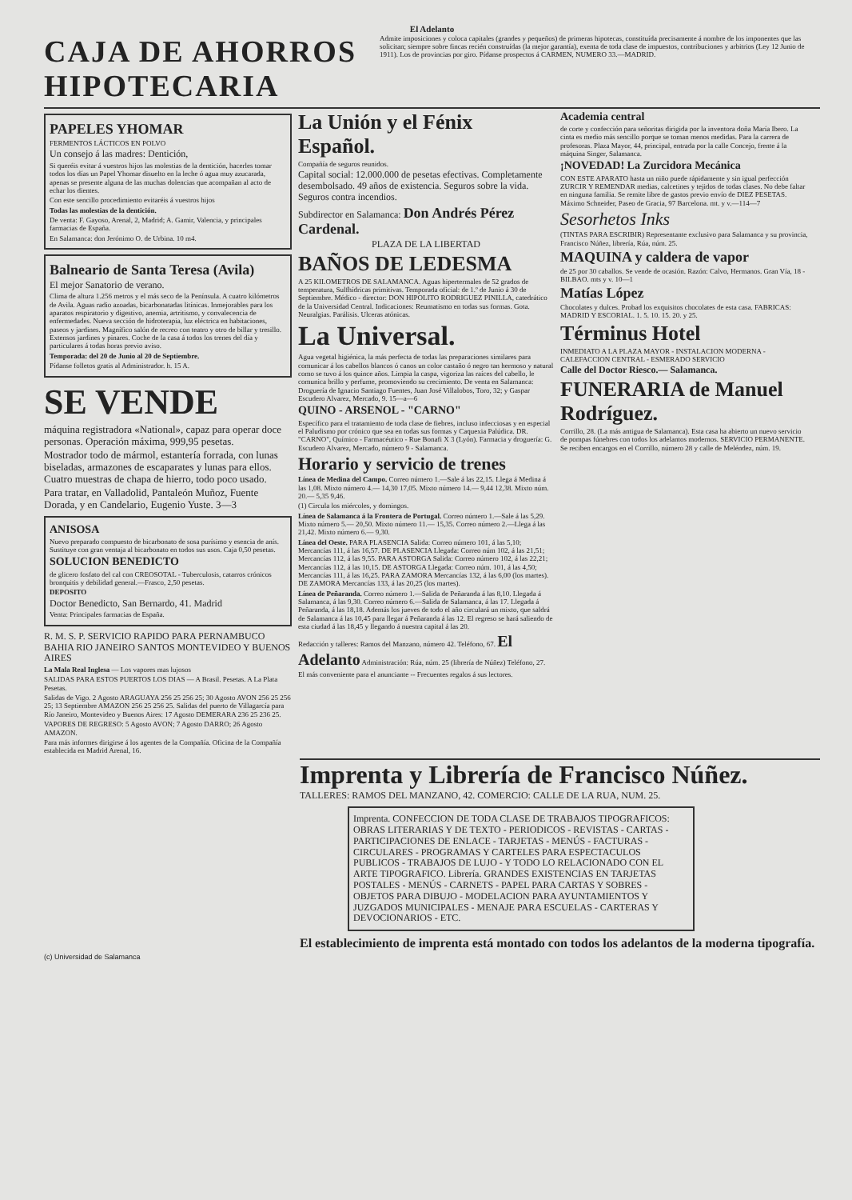El Adelanto
CAJA DE AHORROS HIPOTECARIA
Admite imposiciones y coloca capitales (grandes y pequeños) de primeras hipotecas, constituída precisamente á nombre de los imponentes que las solicitan; siempre sobre fincas recién construídas (la mejor garantía), exenta de toda clase de impuestos, contribuciones y arbitrios (Ley 12 Junio de 1911). Los de provincias por giro. Pídanse prospectos á CARMEN, NUMERO 33.—MADRID.
PAPELES YHOMAR
FERMENTOS LÁCTICOS EN POLVO
Un consejo á las madres: Dentición,
Si queréis evitar á vuestros hijos las molestias de la dentición, hacerles tomar todos los días un Papel Yhomar disuelto en la leche ó agua muy azucarada, apenas se presente alguna de las muchas dolencias que acompañan al acto de echar los dientes.
Con este sencillo procedimiento evitaréis á vuestros hijos
Todas las molestias de la dentición.
De venta: F. Gayoso, Arenal, 2, Madrid; A. Gamir, Valencia, y principales farmacias de España.
En Salamanca: don Jerónimo O. de Urbina. 10 m4.
Balneario de Santa Teresa (Avila)
El mejor Sanatorio de verano.
Clima de altura 1.256 metros y el más seco de la Península. A cuatro kilómetros de Avila. Aguas radio azoadas, bicarbonatadas litínicas. Inmejorables para los aparatos respiratorio y digestivo, anemia, artritismo, y convalecencia de enfermedades. Nueva sección de hidroterapia, luz eléctrica en habitaciones, paseos y jardines. Magnífico salón de recreo con teatro y otro de billar y tresillo. Extensos jardines y pinares. Coche de la casa á todos los trenes del día y particulares á todas horas previo aviso.
Temporada: del 20 de Junio al 20 de Septiembre.
Pídanse folletos gratis al Administrador. h. 15 A.
SE VENDE
máquina registradora «National», capaz para operar doce personas. Operación máxima, 999,95 pesetas.
Mostrador todo de mármol, estantería forrada, con lunas biseladas, armazones de escaparates y lunas para ellos. Cuatro muestras de chapa de hierro, todo poco usado.
Para tratar, en Valladolid, Pantaleón Muñoz, Fuente Dorada, y en Candelario, Eugenio Yuste. 3—3
ANISOSA
Nuevo preparado compuesto de bicarbonato de sosa purísimo y esencia de anís. Sustituye con gran ventaja al bicarbonato en todos sus usos. Caja 0,50 pesetas.
SOLUCION BENEDICTO
de glicero fosfato del cal con CREOSOTAL - Tuberculosis, catarros crónicos bronquitis y debilidad general.—Frasco, 2,50 pesetas.
DEPOSITO
Doctor Benedicto, San Bernardo, 41. Madrid
Venta: Principales farmacias de España.
R. M. S. P. SERVICIO RAPIDO PARA PERNAMBUCO BAHIA RIO JANEIRO SANTOS MONTEVIDEO Y BUENOS AIRES
La Mala Real Inglesa — Los vapores mas lujosos
SALIDAS PARA ESTOS PUERTOS LOS DIAS — A Brasil. Pesetas. A La Plata Pesetas.
Salidas de Vigo. 2 Agosto ARAGUAYA 256 25 256 25; 30 Agosto AVON 256 25 256 25; 13 Septiembre AMAZON 256 25 256 25. Salidas del puerto de Villagarcía para Río Janeiro, Montevideo y Buenos Aires: 17 Agosto DEMERARA 236 25 236 25.
VAPORES DE REGRESO: 5 Agosto AVON; 7 Agosto DARRO; 26 Agosto AMAZON.
Para más informes dirigirse á los agentes de la Compañía. Oficina de la Compañía establecida en Madrid Arenal, 16.
La Unión y el Fénix Español.
Compañía de seguros reunidos.
Capital social: 12.000.000 de pesetas efectivas. Completamente desembolsado. 49 años de existencia. Seguros sobre la vida. Seguros contra incendios.
Subdirector en Salamanca: Don Andrés Pérez Cardenal.
PLAZA DE LA LIBERTAD
BAÑOS DE LEDESMA
A 25 KILOMETROS DE SALAMANCA. Aguas hipertermales de 52 grados de temperatura, Sulfhídricas primitivas. Temporada oficial: de 1.º de Junio á 30 de Septiembre. Médico - director: DON HIPOLITO RODRIGUEZ PINILLA, catedrático de la Universidad Central. Indicaciones: Reumatismo en todas sus formas. Gota. Neuralgias. Parálisis. Ulceras atónicas.
La Universal.
Agua vegetal higiénica, la más perfecta de todas las preparaciones similares para comunicar á los cabellos blancos ó canos un color castaño ó negro tan hermoso y natural como se tuvo á los quince años. Limpia la caspa, vigoriza las raíces del cabello, le comunica brillo y perfume, promoviendo su crecimiento. De venta en Salamanca: Droguería de Ignacio Santiago Fuentes, Juan José Villalobos, Toro, 32; y Gaspar Escudero Alvarez, Mercado, 9. 15—a—6
QUINO - ARSENOL - "CARNO"
Específico para el tratamiento de toda clase de fiebres, incluso infecciosas y en especial el Paludismo por crónico que sea en todas sus formas y Caquexia Palúdica. DR. "CARNO", Químico - Farmacéutico - Rue Bonafi X 3 (Lyón). Farmacia y droguería: G. Escudero Alvarez, Mercado, número 9 - Salamanca.
Horario y servicio de trenes
Línea de Medina del Campo. Correo número 1.—Sale á las 22,15. Llega á Medina á las 1,08. Mixto número 4.— 14,30 17,05. Mixto número 14.— 9,44 12,38. Mixto núm. 20.— 5,35 9,46.
(1) Circula los miércoles, y domingos.
Línea de Salamanca á la Frontera de Portugal. Correo número 1.—Sale á las 5,29. Mixto número 5.— 20,50. Mixto número 11.— 15,35. Correo número 2.—Llega á las 21,42. Mixto número 6.— 9,30.
Línea del Oeste. PARA PLASENCIA Salida: Correo número 101, á las 5,10; Mercancías 111, á las 16,57. DE PLASENCIA Llegada: Correo núm 102, á las 21,51; Mercancías 112, á las 9,55. PARA ASTORGA Salida: Correo número 102, á las 22,21; Mercancías 112, á las 10,15. DE ASTORGA Llegada: Correo núm. 101, á las 4,50; Mercancías 111, á las 16,25. PARA ZAMORA Mercancías 132, á las 6,00 (los martes). DE ZAMORA Mercancías 133, á las 20,25 (los martes).
Línea de Peñaranda. Correo número 1.—Salida de Peñaranda á las 8,10. Llegada á Salamanca, á las 9,30. Correo número 6.—Salida de Salamanca, á las 17. Llegada á Peñaranda, á las 18,18. Además los jueves de todo el año circulará un mixto, que saldrá de Salamanca á las 10,45 para llegar á Peñaranda á las 12. El regreso se hará saliendo de esta ciudad á las 18,45 y llegando á nuestra capital á las 20.
Redacción y talleres: Ramos del Manzano, número 42. Teléfono, 67. El Adelanto Administración: Rúa, núm. 25 (librería de Núñez) Teléfono, 27.
El más conveniente para el anunciante -- Frecuentes regalos á sus lectores.
Academia central
de corte y confección para señoritas dirigida por la inventora doña María Ibero. La cinta es medio más sencillo porque se toman menos medidas. Para la carrera de profesoras. Plaza Mayor, 44, principal, entrada por la calle Concejo, frente á la máquina Singer, Salamanca.
¡NOVEDAD! La Zurcidora Mecánica
CON ESTE APARATO hasta un niño puede rápidamente y sin igual perfección ZURCIR Y REMENDAR medias, calcetines y tejidos de todas clases. No debe faltar en ninguna familia. Se remite libre de gastos previo envío de DIEZ PESETAS. Máximo Schneider, Paseo de Gracia, 97 Barcelona. mt. y v.—114—7
Sesorhetos Inks
(TINTAS PARA ESCRIBIR) Representante exclusivo para Salamanca y su provincia, Francisco Núñez, librería, Rúa, núm. 25.
MAQUINA y caldera de vapor
de 25 por 30 caballos. Se vende de ocasión. Razón: Calvo, Hermanos. Gran Vía, 18 - BILBAO. mts y v. 10—1
Matías López
Chocolates y dulces. Probad los exquisitos chocolates de esta casa. FABRICAS: MADRID Y ESCORIAL. 1. 5. 10. 15. 20. y 25.
Términus Hotel
INMEDIATO A LA PLAZA MAYOR - INSTALACION MODERNA - CALEFACCION CENTRAL - ESMERADO SERVICIO
Calle del Doctor Riesco.— Salamanca.
FUNERARIA de Manuel Rodríguez.
Corrillo, 28. (La más antigua de Salamanca). Esta casa ha abierto un nuevo servicio de pompas fúnebres con todos los adelantos modernos. SERVICIO PERMANENTE. Se reciben encargos en el Corrillo, número 28 y calle de Meléndez, núm. 19.
Imprenta y Librería de Francisco Núñez.
TALLERES: RAMOS DEL MANZANO, 42. COMERCIO: CALLE DE LA RUA, NUM. 25.
Imprenta. CONFECCION DE TODA CLASE DE TRABAJOS TIPOGRAFICOS: OBRAS LITERARIAS Y DE TEXTO - PERIODICOS - REVISTAS - CARTAS - PARTICIPACIONES DE ENLACE - TARJETAS - MENÚS - FACTURAS - CIRCULARES - PROGRAMAS Y CARTELES PARA ESPECTACULOS PUBLICOS - TRABAJOS DE LUJO - Y TODO LO RELACIONADO CON EL ARTE TIPOGRAFICO. Librería. GRANDES EXISTENCIAS EN TARJETAS POSTALES - MENÚS - CARNETS - PAPEL PARA CARTAS Y SOBRES - OBJETOS PARA DIBUJO - MODELACION PARA AYUNTAMIENTOS Y JUZGADOS MUNICIPALES - MENAJE PARA ESCUELAS - CARTERAS Y DEVOCIONARIOS - ETC.
El establecimiento de imprenta está montado con todos los adelantos de la moderna tipografía.
(c) Universidad de Salamanca